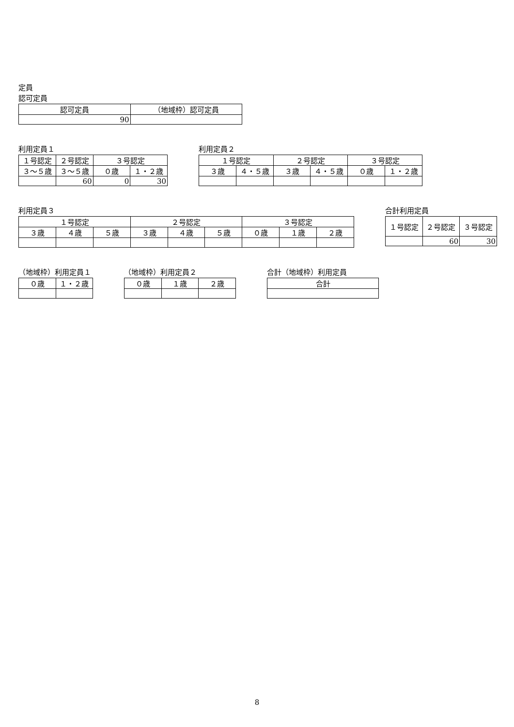定員
認可定員
| 認可定員 | （地域枠）認可定員 |
| --- | --- |
| 90 | |
利用定員１
| １号認定 | ２号認定 | ３号認定 | |
| --- | --- | --- | --- |
| ３～５歳 | ３～５歳 | ０歳 | １・２歳 |
| | 60 | 0 | 30 |
利用定員２
| １号認定 | | ２号認定 | | ３号認定 | |
| --- | --- | --- | --- | --- | --- |
| ３歳 | ４・５歳 | ３歳 | ４・５歳 | ０歳 | １・２歳 |
利用定員３
| １号認定 | | | ２号認定 | | | ３号認定 | | |
| --- | --- | --- | --- | --- | --- | --- | --- | --- |
| ３歳 | ４歳 | ５歳 | ３歳 | ４歳 | ５歳 | ０歳 | １歳 | ２歳 |
合計利用定員
| １号認定 | ２号認定 | ３号認定 |
| --- | --- | --- |
| | 60 | 30 |
（地域枠）利用定員１
| ０歳 | １・２歳 |
| --- | --- |
（地域枠）利用定員２
| ０歳 | １歳 | ２歳 |
| --- | --- | --- |
合計（地域枠）利用定員
| 合計 |
| --- |
8